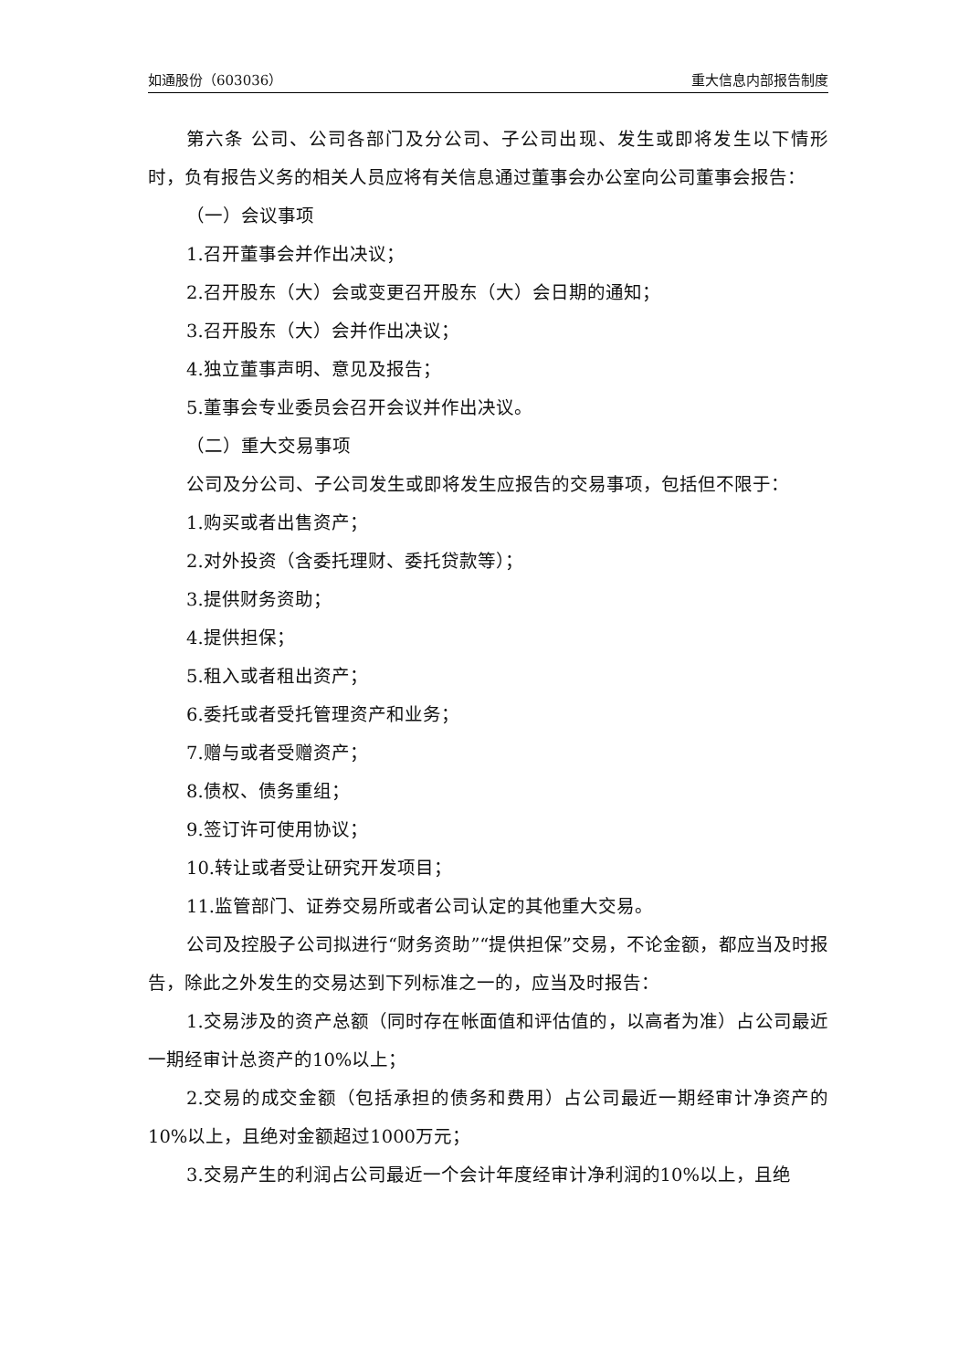如通股份（603036） 重大信息内部报告制度
第六条 公司、公司各部门及分公司、子公司出现、发生或即将发生以下情形时，负有报告义务的相关人员应将有关信息通过董事会办公室向公司董事会报告：
（一）会议事项
1.召开董事会并作出决议；
2.召开股东（大）会或变更召开股东（大）会日期的通知；
3.召开股东（大）会并作出决议；
4.独立董事声明、意见及报告；
5.董事会专业委员会召开会议并作出决议。
（二）重大交易事项
公司及分公司、子公司发生或即将发生应报告的交易事项，包括但不限于：
1.购买或者出售资产；
2.对外投资（含委托理财、委托贷款等）；
3.提供财务资助；
4.提供担保；
5.租入或者租出资产；
6.委托或者受托管理资产和业务；
7.赠与或者受赠资产；
8.债权、债务重组；
9.签订许可使用协议；
10.转让或者受让研究开发项目；
11.监管部门、证券交易所或者公司认定的其他重大交易。
公司及控股子公司拟进行“财务资助”“提供担保”交易，不论金额，都应当及时报告，除此之外发生的交易达到下列标准之一的，应当及时报告：
1.交易涉及的资产总额（同时存在帐面值和评估值的，以高者为准）占公司最近一期经审计总资产的10%以上；
2.交易的成交金额（包括承担的债务和费用）占公司最近一期经审计净资产的10%以上，且绝对金额超过1000万元；
3.交易产生的利润占公司最近一个会计年度经审计净利润的10%以上，且绝